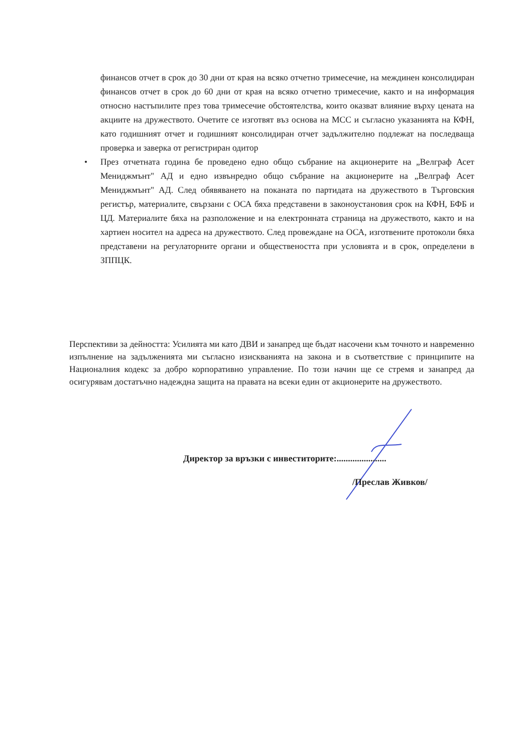финансов отчет в срок до 30 дни от края на всяко отчетно тримесечие, на междинен консолидиран финансов отчет в срок до 60 дни от края на всяко отчетно тримесечие, както и на информация относно настъпилите през това тримесечие обстоятелства, които оказват влияние върху цената на акциите на дружеството. Очетите се изготвят въз основа на МСС и съгласно указанията на КФН, като годишният отчет и годишният консолидиран отчет задължително подлежат на последваща проверка и заверка от регистриран одитор
•
През отчетната година бе проведено едно общо събрание на акционерите на „Велграф Асет Мениджмънт" АД и едно извънредно общо събрание на акционерите на „Велграф Асет Мениджмънт" АД. След обявяването на поканата по партидата на дружеството в Търговския регистър, материалите, свързани с ОСА бяха представени в законоустановия срок на КФН, БФБ и ЦД. Материалите бяха на разположение и на електронната страница на дружеството, както и на хартиен носител на адреса на дружеството. След провеждане на ОСА, изготвените протоколи бяха представени на регулаторните органи и обществеността при условията и в срок, определени в ЗППЦК.
Перспективи за дейността: Усилията ми като ДВИ и занапред ще бъдат насочени към точното и навременно изпълнение на задълженията ми съгласно изискванията на закона и в съответствие с принципите на Националния кодекс за добро корпоративно управление. По този начин ще се стремя и занапред да осигурявам достатъчно надеждна защита на правата на всеки един от акционерите на дружеството.
Директор за връзки с инвеститорите:......................
/Преслав Живков/